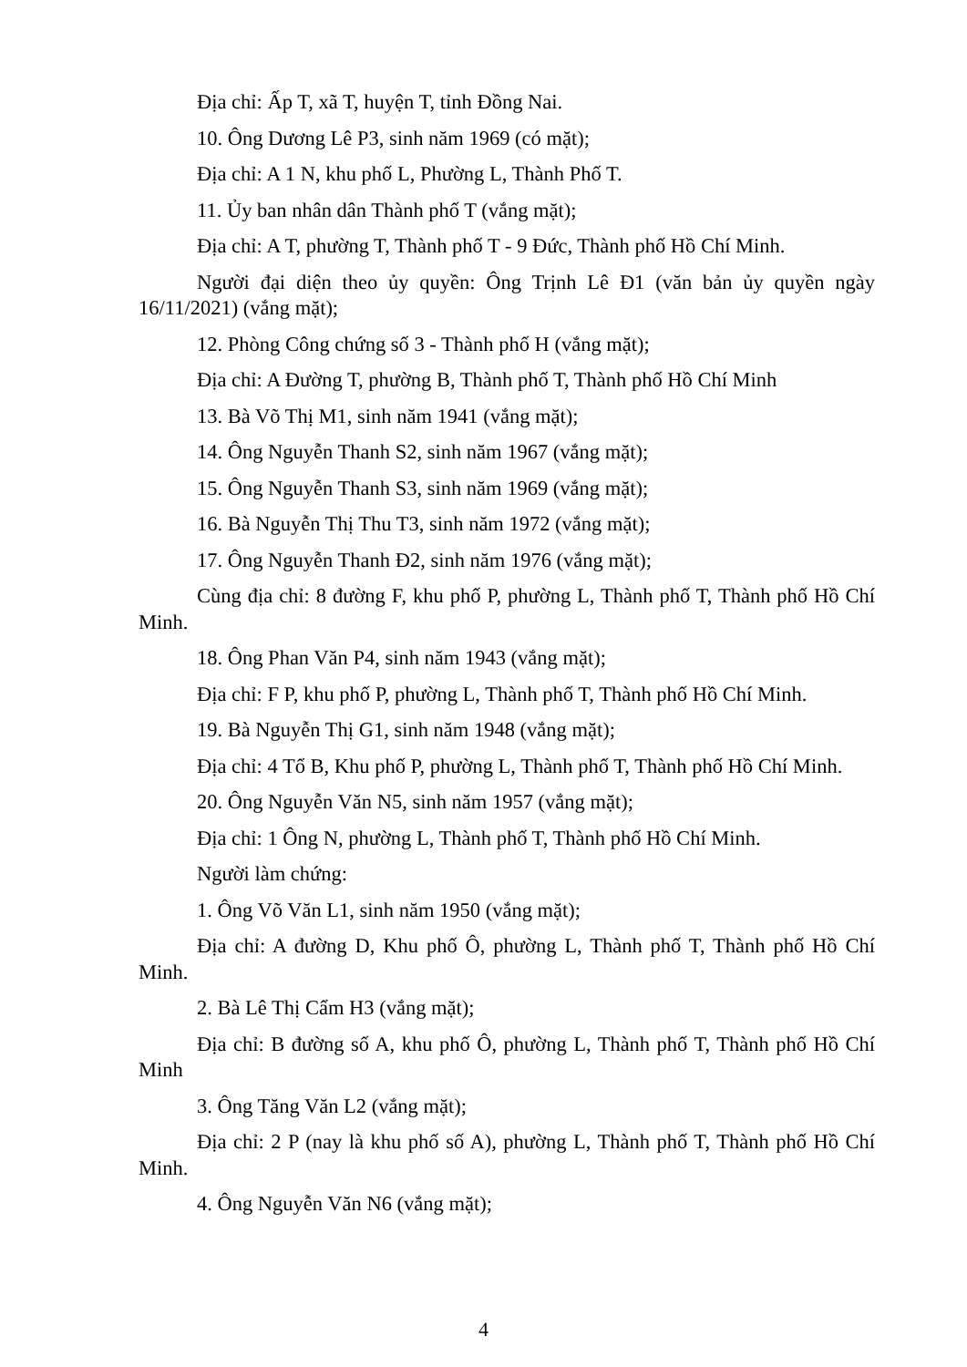Địa chỉ: Ấp T, xã T, huyện T, tỉnh Đồng Nai.
10. Ông Dương Lê P3, sinh năm 1969 (có mặt);
Địa chỉ: A 1 N, khu phố L, Phường L, Thành Phố T.
11. Ủy ban nhân dân Thành phố T (vắng mặt);
Địa chỉ: A T, phường T, Thành phố T - 9 Đức, Thành phố Hồ Chí Minh.
Người đại diện theo ủy quyền: Ông Trịnh Lê Đ1 (văn bản ủy quyền ngày 16/11/2021) (vắng mặt);
12. Phòng Công chứng số 3 - Thành phố H (vắng mặt);
Địa chỉ: A Đường T, phường B, Thành phố T, Thành phố Hồ Chí Minh
13. Bà Võ Thị M1, sinh năm 1941 (vắng mặt);
14. Ông Nguyễn Thanh S2, sinh năm 1967 (vắng mặt);
15. Ông Nguyễn Thanh S3, sinh năm 1969 (vắng mặt);
16. Bà Nguyễn Thị Thu T3, sinh năm 1972 (vắng mặt);
17. Ông Nguyễn Thanh Đ2, sinh năm 1976 (vắng mặt);
Cùng địa chỉ: 8 đường F, khu phố P, phường L, Thành phố T, Thành phố Hồ Chí Minh.
18. Ông Phan Văn P4, sinh năm 1943 (vắng mặt);
Địa chỉ: F P, khu phố P, phường L, Thành phố T, Thành phố Hồ Chí Minh.
19. Bà Nguyễn Thị G1, sinh năm 1948 (vắng mặt);
Địa chỉ: 4 Tổ B, Khu phố P, phường L, Thành phố T, Thành phố Hồ Chí Minh.
20. Ông Nguyễn Văn N5, sinh năm 1957 (vắng mặt);
Địa chỉ: 1 Ông N, phường L, Thành phố T, Thành phố Hồ Chí Minh.
Người làm chứng:
1. Ông Võ Văn L1, sinh năm 1950 (vắng mặt);
Địa chỉ: A đường D, Khu phố Ô, phường L, Thành phố T, Thành phố Hồ Chí Minh.
2. Bà Lê Thị Cẩm H3 (vắng mặt);
Địa chỉ: B đường số A, khu phố Ô, phường L, Thành phố T, Thành phố Hồ Chí Minh
3. Ông Tăng Văn L2 (vắng mặt);
Địa chỉ: 2 P (nay là khu phố số A), phường L, Thành phố T, Thành phố Hồ Chí Minh.
4. Ông Nguyễn Văn N6 (vắng mặt);
4